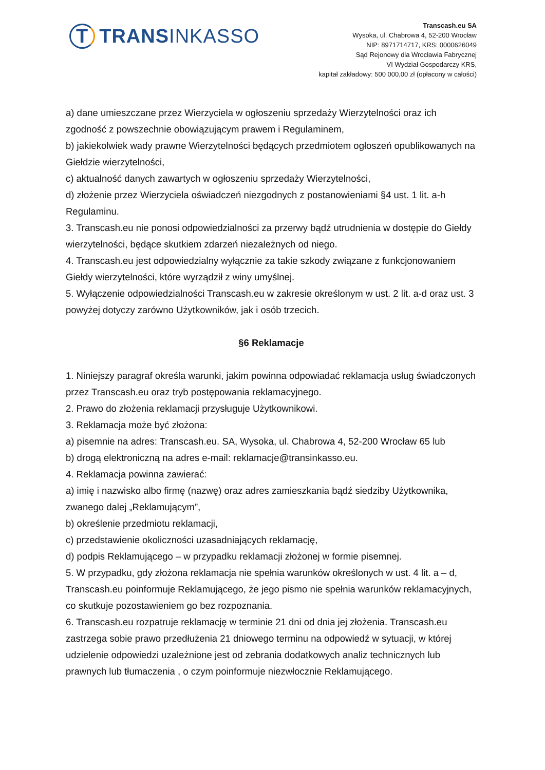T TRANSINKASSO
Transcash.eu SA
Wysoka, ul. Chabrowa 4, 52-200 Wrocław
NIP: 8971714717, KRS: 0000626049
Sąd Rejonowy dla Wrocławia Fabrycznej
VI Wydział Gospodarczy KRS,
kapitał zakładowy: 500 000,00 zł (opłacony w całości)
a) dane umieszczane przez Wierzyciela w ogłoszeniu sprzedaży Wierzytelności oraz ich zgodność z powszechnie obowiązującym prawem i Regulaminem,
b) jakiekolwiek wady prawne Wierzytelności będących przedmiotem ogłoszeń opublikowanych na Giełdzie wierzytelności,
c) aktualność danych zawartych w ogłoszeniu sprzedaży Wierzytelności,
d) złożenie przez Wierzyciela oświadczeń niezgodnych z postanowieniami §4 ust. 1 lit. a-h Regulaminu.
3. Transcash.eu nie ponosi odpowiedzialności za przerwy bądź utrudnienia w dostępie do Giełdy wierzytelności, będące skutkiem zdarzeń niezależnych od niego.
4. Transcash.eu jest odpowiedzialny wyłącznie za takie szkody związane z funkcjonowaniem Giełdy wierzytelności, które wyrządził z winy umyślnej.
5. Wyłączenie odpowiedzialności Transcash.eu w zakresie określonym w ust. 2 lit. a-d oraz ust. 3
powyżej dotyczy zarówno Użytkowników, jak i osób trzecich.
§6 Reklamacje
1. Niniejszy paragraf określa warunki, jakim powinna odpowiadać reklamacja usług świadczonych przez Transcash.eu oraz tryb postępowania reklamacyjnego.
2. Prawo do złożenia reklamacji przysługuje Użytkownikowi.
3. Reklamacja może być złożona:
a) pisemnie na adres: Transcash.eu. SA, Wysoka, ul. Chabrowa 4, 52-200 Wrocław 65 lub
b) drogą elektroniczną na adres e-mail: reklamacje@transinkasso.eu.
4. Reklamacja powinna zawierać:
a) imię i nazwisko albo firmę (nazwę) oraz adres zamieszkania bądź siedziby Użytkownika, zwanego dalej „Reklamującym”,
b) określenie przedmiotu reklamacji,
c) przedstawienie okoliczności uzasadniających reklamację,
d) podpis Reklamującego – w przypadku reklamacji złożonej w formie pisemnej.
5. W przypadku, gdy złożona reklamacja nie spełnia warunków określonych w ust. 4 lit. a – d, Transcash.eu poinformuje Reklamującego, że jego pismo nie spełnia warunków reklamacyjnych, co skutkuje pozostawieniem go bez rozpoznania.
6. Transcash.eu rozpatruje reklamację w terminie 21 dni od dnia jej złożenia. Transcash.eu zastrzega sobie prawo przedłużenia 21 dniowego terminu na odpowiedź w sytuacji, w której udzielenie odpowiedzi uzależnione jest od zebrania dodatkowych analiz technicznych lub prawnych lub tłumaczenia , o czym poinformuje niezwłocznie Reklamującego.